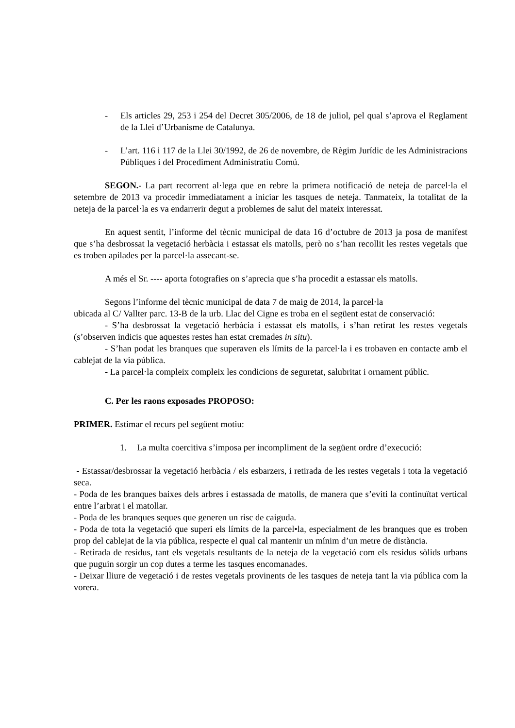- Els articles 29, 253 i 254 del Decret 305/2006, de 18 de juliol, pel qual s’aprova el Reglament de la Llei d’Urbanisme de Catalunya.
- L’art. 116 i 117 de la Llei 30/1992, de 26 de novembre, de Règim Jurídic de les Administracions Públiques i del Procediment Administratiu Comú.
SEGON.- La part recorrent al·lega que en rebre la primera notificació de neteja de parcel·la el setembre de 2013 va procedir immediatament a iniciar les tasques de neteja. Tanmateix, la totalitat de la neteja de la parcel·la es va endarrerir degut a problemes de salut del mateix interessat.
En aquest sentit, l’informe del tècnic municipal de data 16 d’octubre de 2013 ja posa de manifest que s’ha desbrossat la vegetació herbàcia i estassat els matolls, però no s’han recollit les restes vegetals que es troben apilades per la parcel·la assecant-se.
A més el Sr. ---- aporta fotografies on s’aprecia que s’ha procedit a estassar els matolls.
Segons l’informe del tècnic municipal de data 7 de maig de 2014, la parcel·la
ubicada al C/ Vallter parc. 13-B de la urb. Llac del Cigne es troba en el següent estat de conservació:
- S’ha desbrossat la vegetació herbàcia i estassat els matolls, i s’han retirat les restes vegetals (s’observen indicis que aquestes restes han estat cremades in situ).
- S’han podat les branques que superaven els límits de la parcel·la i es trobaven en contacte amb el cablejat de la via pública.
- La parcel·la compleix compleix les condicions de seguretat, salubritat i ornament públic.
C. Per les raons exposades PROPOSO:
PRIMER. Estimar el recurs pel següent motiu:
1. La multa coercitiva s’imposa per incompliment de la següent ordre d’execució:
- Estassar/desbrossar la vegetació herbàcia / els esbarzers, i retirada de les restes vegetals i tota la vegetació seca.
- Poda de les branques baixes dels arbres i estassada de matolls, de manera que s’eviti la continuïtat vertical entre l’arbrat i el matollar.
- Poda de les branques seques que generen un risc de caiguda.
- Poda de tota la vegetació que superi els límits de la parcel•la, especialment de les branques que es troben prop del cablejat de la via pública, respecte el qual cal mantenir un mínim d’un metre de distància.
- Retirada de residus, tant els vegetals resultants de la neteja de la vegetació com els residus sòlids urbans que puguin sorgir un cop dutes a terme les tasques encomanades.
- Deixar lliure de vegetació i de restes vegetals provinents de les tasques de neteja tant la via pública com la vorera.